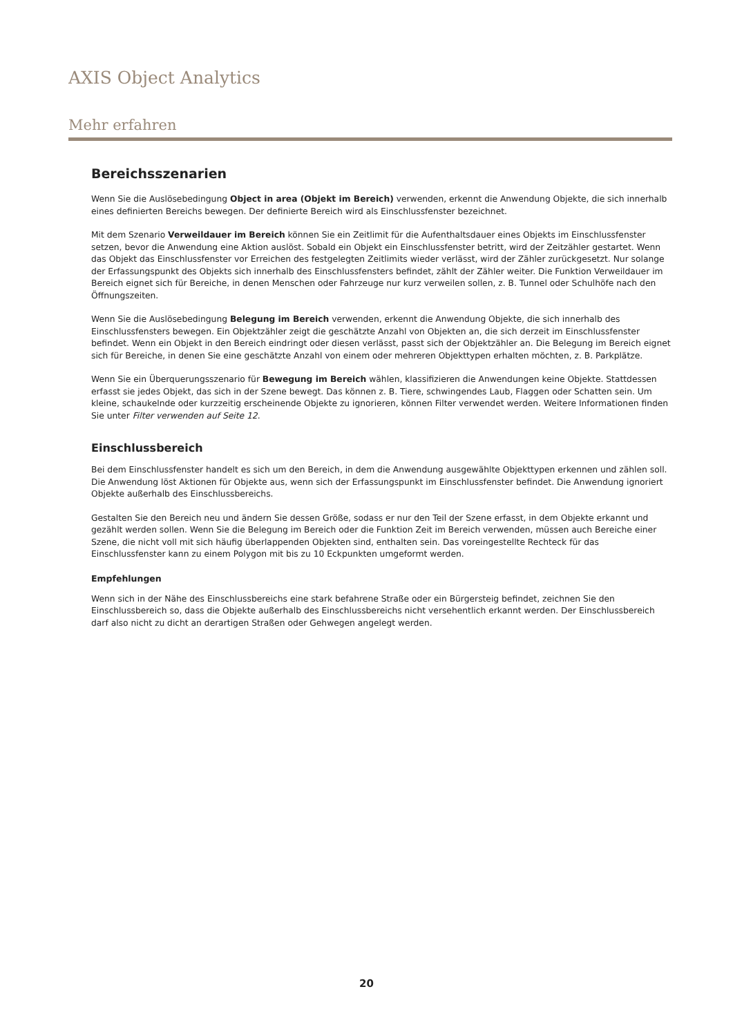AXIS Object Analytics
Mehr erfahren
Bereichsszenarien
Wenn Sie die Auslösebedingung Object in area (Objekt im Bereich) verwenden, erkennt die Anwendung Objekte, die sich innerhalb eines definierten Bereichs bewegen. Der definierte Bereich wird als Einschlussfenster bezeichnet.
Mit dem Szenario Verweildauer im Bereich können Sie ein Zeitlimit für die Aufenthaltsdauer eines Objekts im Einschlussfenster setzen, bevor die Anwendung eine Aktion auslöst. Sobald ein Objekt ein Einschlussfenster betritt, wird der Zeitzähler gestartet. Wenn das Objekt das Einschlussfenster vor Erreichen des festgelegten Zeitlimits wieder verlässt, wird der Zähler zurückgesetzt. Nur solange der Erfassungspunkt des Objekts sich innerhalb des Einschlussfensters befindet, zählt der Zähler weiter. Die Funktion Verweildauer im Bereich eignet sich für Bereiche, in denen Menschen oder Fahrzeuge nur kurz verweilen sollen, z. B. Tunnel oder Schulhöfe nach den Öffnungszeiten.
Wenn Sie die Auslösebedingung Belegung im Bereich verwenden, erkennt die Anwendung Objekte, die sich innerhalb des Einschlussfensters bewegen. Ein Objektzähler zeigt die geschätzte Anzahl von Objekten an, die sich derzeit im Einschlussfenster befindet. Wenn ein Objekt in den Bereich eindringt oder diesen verlässt, passt sich der Objektzähler an. Die Belegung im Bereich eignet sich für Bereiche, in denen Sie eine geschätzte Anzahl von einem oder mehreren Objekttypen erhalten möchten, z. B. Parkplätze.
Wenn Sie ein Überquerungsszenario für Bewegung im Bereich wählen, klassifizieren die Anwendungen keine Objekte. Stattdessen erfasst sie jedes Objekt, das sich in der Szene bewegt. Das können z. B. Tiere, schwingendes Laub, Flaggen oder Schatten sein. Um kleine, schaukelnde oder kurzzeitig erscheinende Objekte zu ignorieren, können Filter verwendet werden. Weitere Informationen finden Sie unter Filter verwenden auf Seite 12.
Einschlussbereich
Bei dem Einschlussfenster handelt es sich um den Bereich, in dem die Anwendung ausgewählte Objekttypen erkennen und zählen soll. Die Anwendung löst Aktionen für Objekte aus, wenn sich der Erfassungspunkt im Einschlussfenster befindet. Die Anwendung ignoriert Objekte außerhalb des Einschlussbereichs.
Gestalten Sie den Bereich neu und ändern Sie dessen Größe, sodass er nur den Teil der Szene erfasst, in dem Objekte erkannt und gezählt werden sollen. Wenn Sie die Belegung im Bereich oder die Funktion Zeit im Bereich verwenden, müssen auch Bereiche einer Szene, die nicht voll mit sich häufig überlappenden Objekten sind, enthalten sein. Das voreingestellte Rechteck für das Einschlussfenster kann zu einem Polygon mit bis zu 10 Eckpunkten umgeformt werden.
Empfehlungen
Wenn sich in der Nähe des Einschlussbereichs eine stark befahrene Straße oder ein Bürgersteig befindet, zeichnen Sie den Einschlussbereich so, dass die Objekte außerhalb des Einschlussbereichs nicht versehentlich erkannt werden. Der Einschlussbereich darf also nicht zu dicht an derartigen Straßen oder Gehwegen angelegt werden.
20